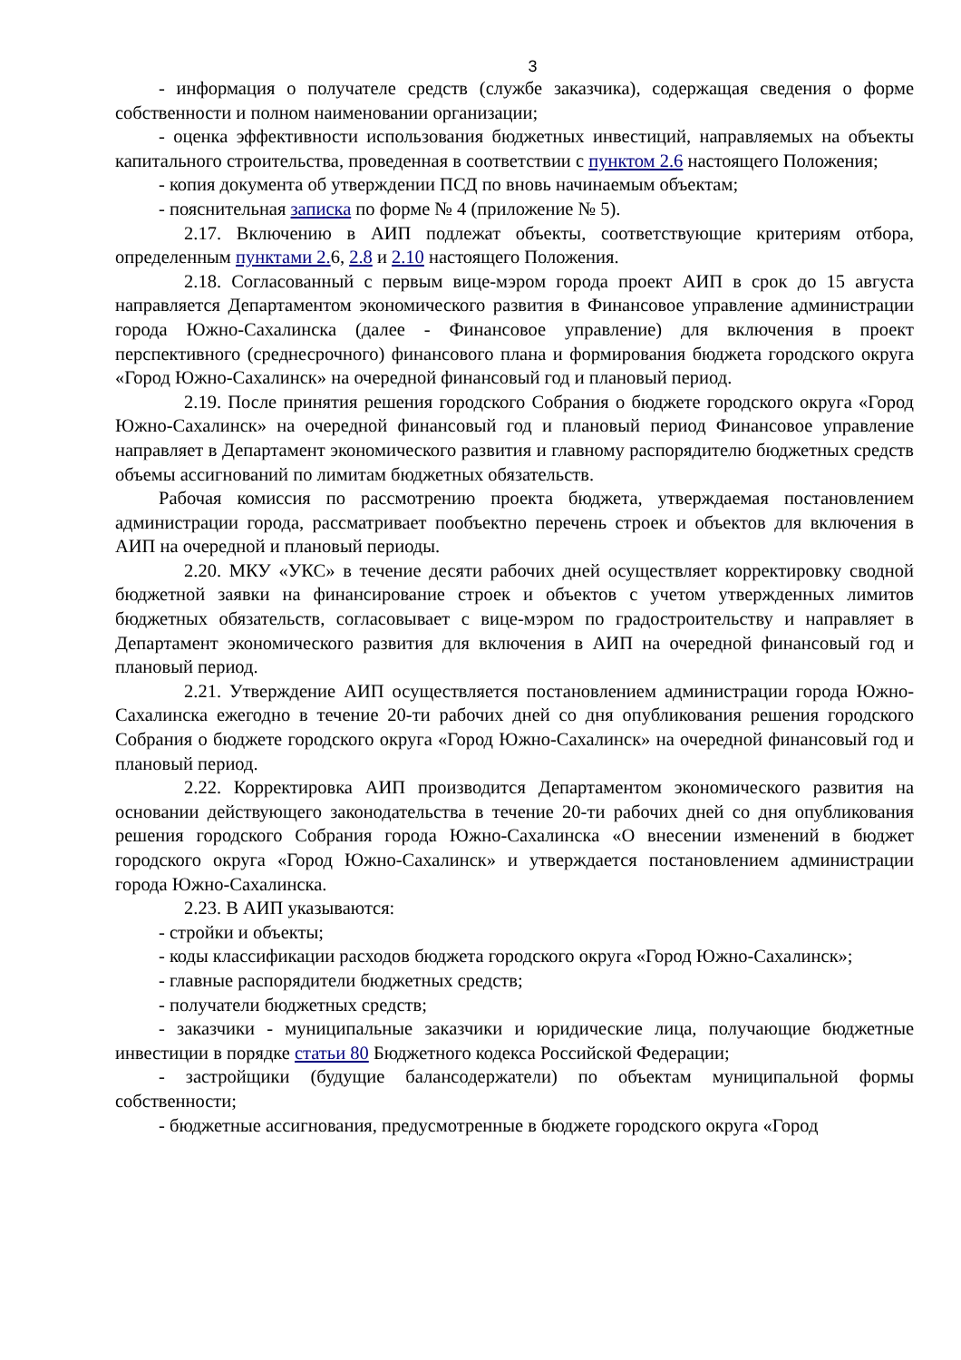3
- информация о получателе средств (службе заказчика), содержащая сведения о форме собственности и полном наименовании организации;
- оценка эффективности использования бюджетных инвестиций, направляемых на объекты капитального строительства, проведенная в соответствии с пунктом 2.6 настоящего Положения;
- копия документа об утверждении ПСД по вновь начинаемым объектам;
- пояснительная записка по форме № 4 (приложение № 5).
2.17. Включению в АИП подлежат объекты, соответствующие критериям отбора, определенным пунктами 2. 6, 2.8 и 2.10 настоящего Положения.
2.18. Согласованный с первым вице-мэром города проект АИП в срок до 15 августа направляется Департаментом экономического развития в Финансовое управление администрации города Южно-Сахалинска (далее - Финансовое управление) для включения в проект перспективного (среднесрочного) финансового плана и формирования бюджета городского округа «Город Южно-Сахалинск» на очередной финансовый год и плановый период.
2.19. После принятия решения городского Собрания о бюджете городского округа «Город Южно-Сахалинск» на очередной финансовый год и плановый период Финансовое управление направляет в Департамент экономического развития и главному распорядителю бюджетных средств объемы ассигнований по лимитам бюджетных обязательств.
Рабочая комиссия по рассмотрению проекта бюджета, утверждаемая постановлением администрации города, рассматривает пообъектно перечень строек и объектов для включения в АИП на очередной и плановый периоды.
2.20. МКУ «УКС» в течение десяти рабочих дней осуществляет корректировку сводной бюджетной заявки на финансирование строек и объектов с учетом утвержденных лимитов бюджетных обязательств, согласовывает с вице-мэром по градостроительству и направляет в Департамент экономического развития для включения в АИП на очередной финансовый год и плановый период.
2.21. Утверждение АИП осуществляется постановлением администрации города Южно-Сахалинска ежегодно в течение 20-ти рабочих дней со дня опубликования решения городского Собрания о бюджете городского округа «Город Южно-Сахалинск» на очередной финансовый год и плановый период.
2.22. Корректировка АИП производится Департаментом экономического развития на основании действующего законодательства в течение 20-ти рабочих дней со дня опубликования решения городского Собрания города Южно-Сахалинска «О внесении изменений в бюджет городского округа «Город Южно-Сахалинск» и утверждается постановлением администрации города Южно-Сахалинска.
2.23. В АИП указываются:
- стройки и объекты;
- коды классификации расходов бюджета городского округа «Город Южно-Сахалинск»;
- главные распорядители бюджетных средств;
- получатели бюджетных средств;
- заказчики - муниципальные заказчики и юридические лица, получающие бюджетные инвестиции в порядке статьи 80 Бюджетного кодекса Российской Федерации;
- застройщики (будущие балансодержатели) по объектам муниципальной формы собственности;
- бюджетные ассигнования, предусмотренные в бюджете городского округа «Город